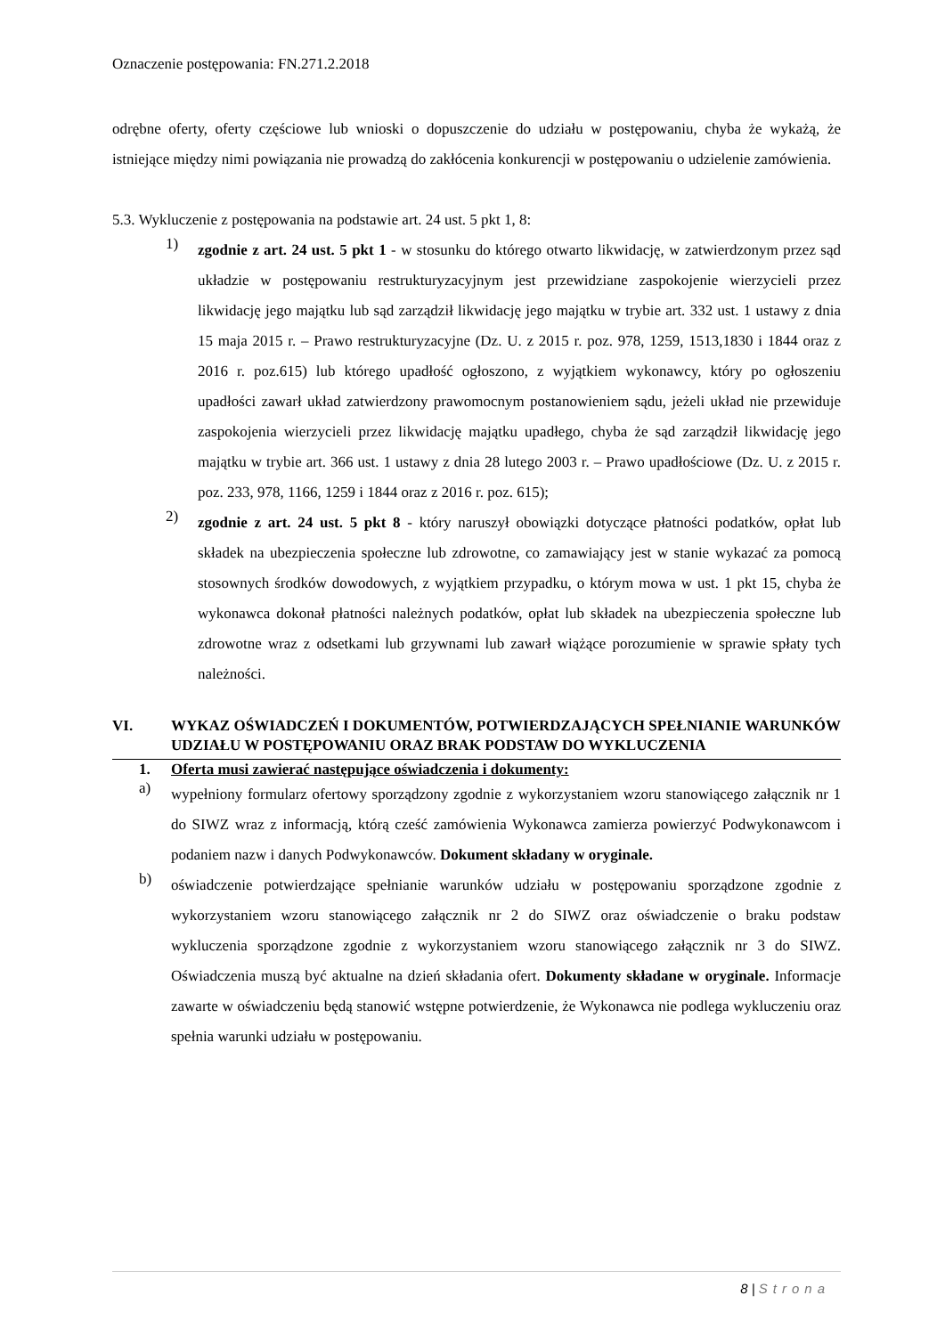Oznaczenie postępowania: FN.271.2.2018
odrębne oferty, oferty częściowe lub wnioski o dopuszczenie do udziału w postępowaniu, chyba że wykażą, że istniejące między nimi powiązania nie prowadzą do zakłócenia konkurencji w postępowaniu o udzielenie zamówienia.
5.3. Wykluczenie z postępowania na podstawie art. 24 ust. 5 pkt 1, 8:
1)
zgodnie z art. 24 ust. 5 pkt 1 - w stosunku do którego otwarto likwidację, w zatwierdzonym przez sąd układzie w postępowaniu restrukturyzacyjnym jest przewidziane zaspokojenie wierzycieli przez likwidację jego majątku lub sąd zarządził likwidację jego majątku w trybie art. 332 ust. 1 ustawy z dnia 15 maja 2015 r. – Prawo restrukturyzacyjne (Dz. U. z 2015 r. poz. 978, 1259, 1513,1830 i 1844 oraz z 2016 r. poz.615) lub którego upadłość ogłoszono, z wyjątkiem wykonawcy, który po ogłoszeniu upadłości zawarł układ zatwierdzony prawomocnym postanowieniem sądu, jeżeli układ nie przewiduje zaspokojenia wierzycieli przez likwidację majątku upadłego, chyba że sąd zarządził likwidację jego majątku w trybie art. 366 ust. 1 ustawy z dnia 28 lutego 2003 r. – Prawo upadłościowe (Dz. U. z 2015 r. poz. 233, 978, 1166, 1259 i 1844 oraz z 2016 r. poz. 615);
2)
zgodnie z art. 24 ust. 5 pkt 8 - który naruszył obowiązki dotyczące płatności podatków, opłat lub składek na ubezpieczenia społeczne lub zdrowotne, co zamawiający jest w stanie wykazać za pomocą stosownych środków dowodowych, z wyjątkiem przypadku, o którym mowa w ust. 1 pkt 15, chyba że wykonawca dokonał płatności należnych podatków, opłat lub składek na ubezpieczenia społeczne lub zdrowotne wraz z odsetkami lub grzywnami lub zawarł wiążące porozumienie w sprawie spłaty tych należności.
VI. WYKAZ OŚWIADCZEŃ I DOKUMENTÓW, POTWIERDZAJĄCYCH SPEŁNIANIE WARUNKÓW UDZIAŁU W POSTĘPOWANIU ORAZ BRAK PODSTAW DO WYKLUCZENIA
1. Oferta musi zawierać następujące oświadczenia i dokumenty:
a)
wypełniony formularz ofertowy sporządzony zgodnie z wykorzystaniem wzoru stanowiącego załącznik nr 1 do SIWZ wraz z informacją, którą cześć zamówienia Wykonawca zamierza powierzyć Podwykonawcom i podaniem nazw i danych Podwykonawców. Dokument składany w oryginale.
b)
oświadczenie potwierdzające spełnianie warunków udziału w postępowaniu sporządzone zgodnie z wykorzystaniem wzoru stanowiącego załącznik nr 2 do SIWZ oraz oświadczenie o braku podstaw wykluczenia sporządzone zgodnie z wykorzystaniem wzoru stanowiącego załącznik nr 3 do SIWZ. Oświadczenia muszą być aktualne na dzień składania ofert. Dokumenty składane w oryginale. Informacje zawarte w oświadczeniu będą stanowić wstępne potwierdzenie, że Wykonawca nie podlega wykluczeniu oraz spełnia warunki udziału w postępowaniu.
8 | Strona